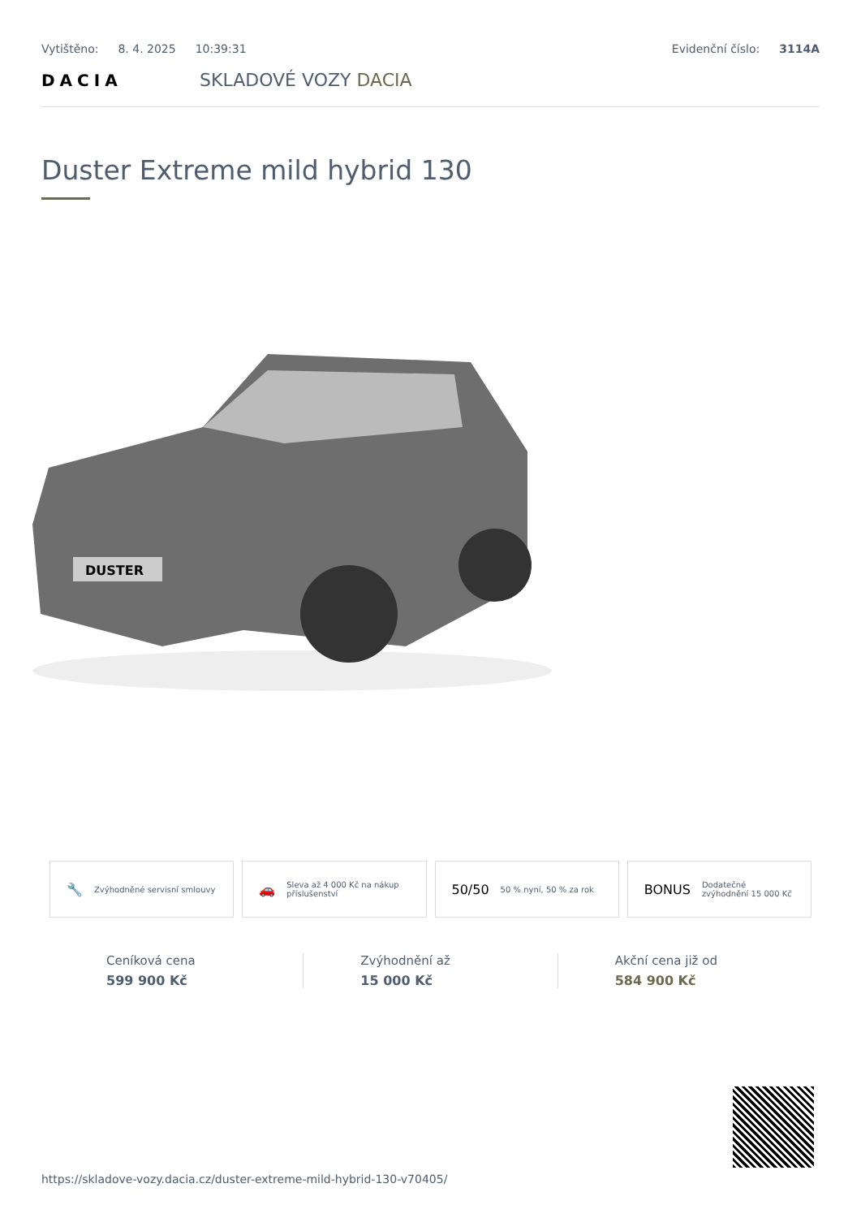Vytištěno: 8. 4. 2025 10:39:31 Evidenční číslo: 3114A
DACIA SKLADOVÉ VOZY DACIA
Duster Extreme mild hybrid 130
DUSTER
🔧 Zvýhodněné servisní smlouvy
🚗 Sleva až 4 000 Kč na nákup příslušenství
50/50 50 % nyní, 50 % za rok
BONUS Dodatečné zvýhodnění 15 000 Kč
Ceníková cena
599 900 Kč
Zvýhodnění až
15 000 Kč
Akční cena již od
584 900 Kč
https://skladove-vozy.dacia.cz/duster-extreme-mild-hybrid-130-v70405/